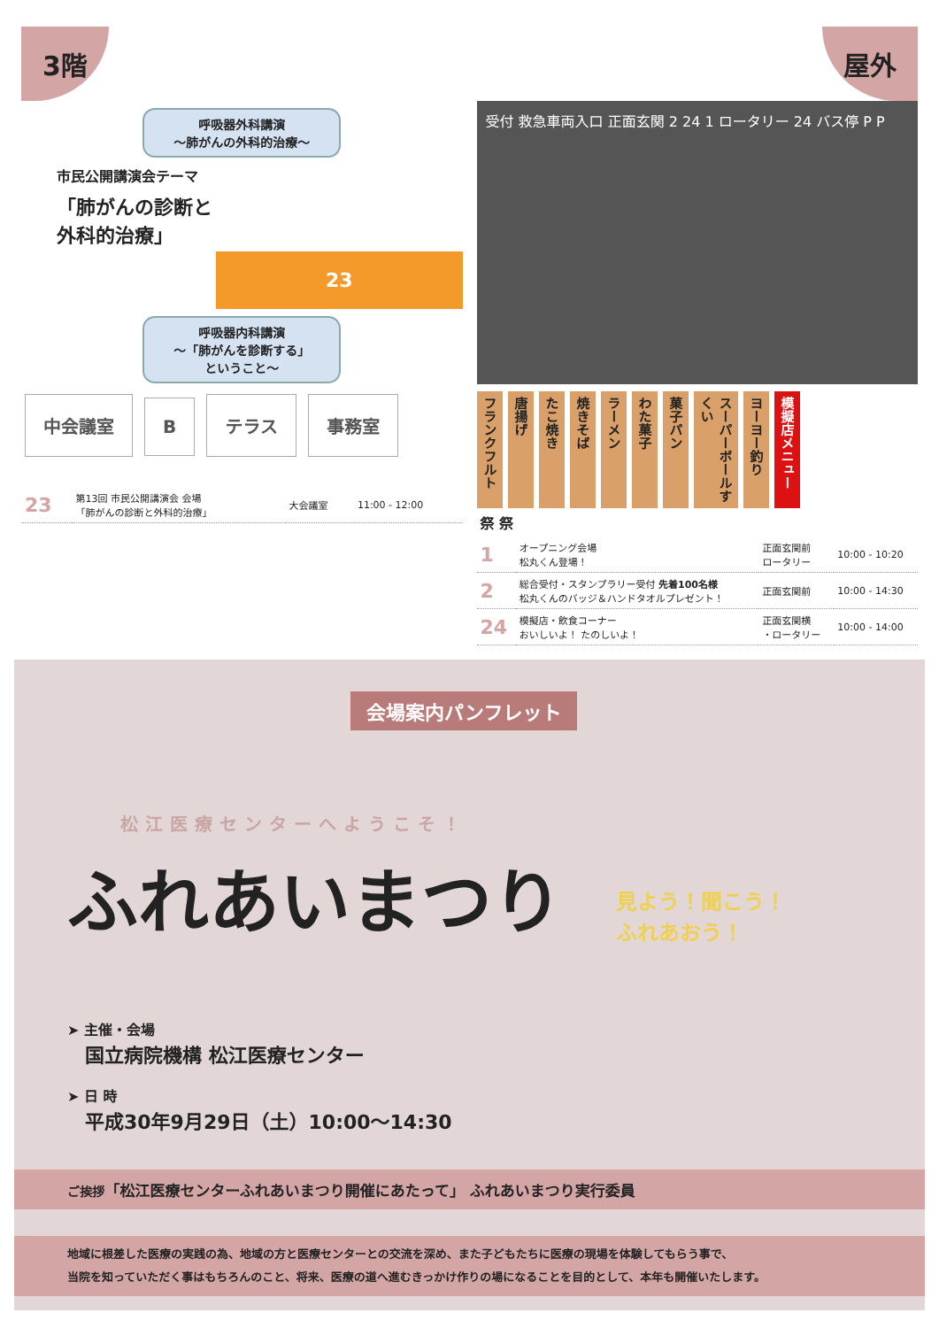3階
呼吸器外科講演
〜肺がんの外科的治療〜
市民公開講演会テーマ
「肺がんの診断と
外科的治療」
23
呼吸器内科講演
〜「肺がんを診断する」
ということ〜
中会議室 B テラス 事務室
| 23 | 第13回 市民公開講演会 会場 「肺がんの診断と外科的治療」 | 大会議室 | 11:00 - 12:00 |
屋外
受付 救急車両入口 正面玄関 2 24 1 ロータリー 24 バス停 P P
フランクフルト 唐揚げ たこ焼き 焼きそば ラーメン わた菓子 菓子パン スーパーボールすくい ヨーヨー釣り 模擬店メニュー
祭 祭
| 1 | オープニング会場 松丸くん登場！ | 正面玄関前 ロータリー | 10:00 - 10:20 |
| 2 | 総合受付・スタンプラリー受付 先着100名様 松丸くんのバッジ＆ハンドタオルプレゼント！ | 正面玄関前 | 10:00 - 14:30 |
| 24 | 模擬店・飲食コーナー おいしいよ！ たのしいよ！ | 正面玄関横 ・ロータリー | 10:00 - 14:00 |
会場案内パンフレット
松江医療センターへようこそ！
ふれあいまつり
見よう！聞こう！
ふれあおう！
➤ 主催・会場
国立病院機構 松江医療センター
➤ 日 時
平成30年9月29日（土）10:00〜14:30
ご挨拶「松江医療センターふれあいまつり開催にあたって」 ふれあいまつり実行委員
地域に根差した医療の実践の為、地域の方と医療センターとの交流を深め、また子どもたちに医療の現場を体験してもらう事で、
当院を知っていただく事はもちろんのこと、将来、医療の道へ進むきっかけ作りの場になることを目的として、本年も開催いたします。